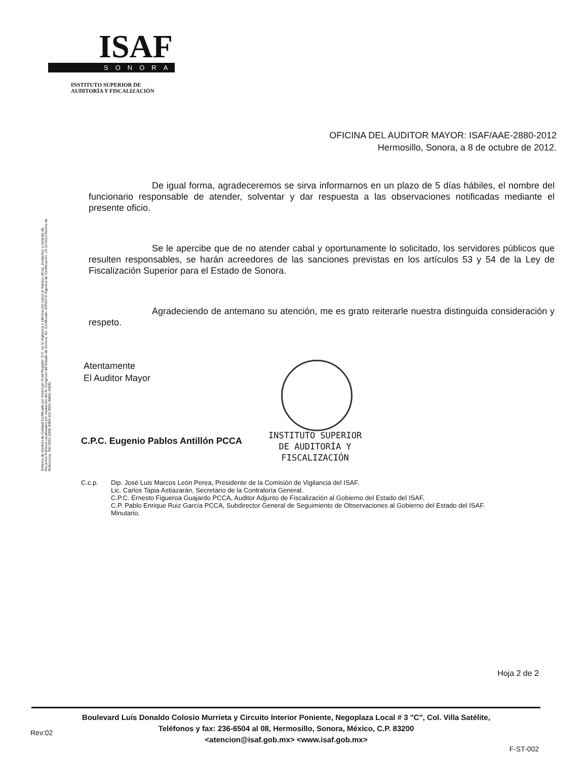ISAF
SONORA
INSTITUTO SUPERIOR DE
AUDITORÍA Y FISCALIZACIÓN
OFICINA DEL AUDITOR MAYOR: ISAF/AAE-2880-2012
Hermosillo, Sonora, a 8 de octubre de 2012.
Sistema de Gestión de Calidad Certificado por American Trust Register, S.C. en la Vigilancia e información sobre el manejo eficaz, productivo y honesto de Recursos Públicos canalizados por mediación del H. Congreso del Estado de Sonora. No. Certificado: ATR0378 Vigencia de Certificación: 19-10-2013 Norma de Referencia: ISO 9001:2008 (NMX-CC-9001-IMNC-2008)
De igual forma, agradeceremos se sirva informarnos en un plazo de 5 días hábiles, el nombre del funcionario responsable de atender, solventar y dar respuesta a las observaciones notificadas mediante el presente oficio.
Se le apercibe que de no atender cabal y oportunamente lo solicitado, los servidores públicos que resulten responsables, se harán acreedores de las sanciones previstas en los artículos 53 y 54 de la Ley de Fiscalización Superior para el Estado de Sonora.
Agradeciendo de antemano su atención, me es grato reiterarle nuestra distinguida consideración y respeto.
Atentamente
El Auditor Mayor
C.P.C. Eugenio Pablos Antillón PCCA
INSTITUTO SUPERIOR
DE AUDITORÍA Y
FISCALIZACIÓN
C.c.p. Dip. José Luis Marcos León Perea, Presidente de la Comisión de Vigilancia del ISAF.
Lic. Carlos Tapia Astiazarán, Secretario de la Contraloría General.
C.P.C. Ernesto Figueroa Guajardo PCCA, Auditor Adjunto de Fiscalización al Gobierno del Estado del ISAF.
C.P. Pablo Enrique Ruiz García PCCA, Subdirector General de Seguimiento de Observaciones al Gobierno del Estado del ISAF.
Minutario.
Hoja 2 de 2
Boulevard Luis Donaldo Colosio Murrieta y Circuito Interior Poniente, Negoplaza Local # 3 "C", Col. Villa Satélite,
Teléfonos y fax: 236-6504 al 08, Hermosillo, Sonora, México, C.P. 83200
<atencion@isaf.gob.mx> <www.isaf.gob.mx>
Rev:02
F-ST-002